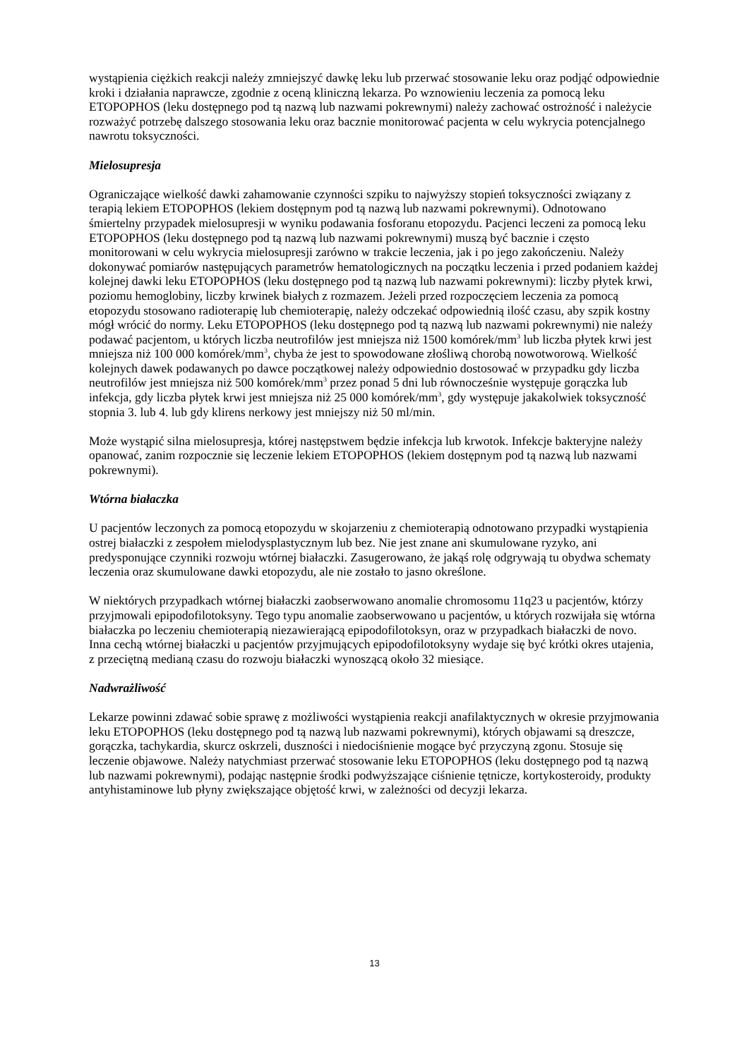wystąpienia ciężkich reakcji należy zmniejszyć dawkę leku lub przerwać stosowanie leku oraz podjąć odpowiednie kroki i działania naprawcze, zgodnie z oceną kliniczną lekarza. Po wznowieniu leczenia za pomocą leku ETOPOPHOS (leku dostępnego pod tą nazwą lub nazwami pokrewnymi) należy zachować ostrożność i należycie rozważyć potrzebę dalszego stosowania leku oraz bacznie monitorować pacjenta w celu wykrycia potencjalnego nawrotu toksyczności.
Mielosupresja
Ograniczające wielkość dawki zahamowanie czynności szpiku to najwyższy stopień toksyczności związany z terapią lekiem ETOPOPHOS (lekiem dostępnym pod tą nazwą lub nazwami pokrewnymi). Odnotowano śmiertelny przypadek mielosupresji w wyniku podawania fosforanu etopozydu. Pacjenci leczeni za pomocą leku ETOPOPHOS (leku dostępnego pod tą nazwą lub nazwami pokrewnymi) muszą być bacznie i często monitorowani w celu wykrycia mielosupresji zarówno w trakcie leczenia, jak i po jego zakończeniu. Należy dokonywać pomiarów następujących parametrów hematologicznych na początku leczenia i przed podaniem każdej kolejnej dawki leku ETOPOPHOS (leku dostępnego pod tą nazwą lub nazwami pokrewnymi): liczby płytek krwi, poziomu hemoglobiny, liczby krwinek białych z rozmazem. Jeżeli przed rozpoczęciem leczenia za pomocą etopozydu stosowano radioterapię lub chemioterapię, należy odczekać odpowiednią ilość czasu, aby szpik kostny mógł wrócić do normy. Leku ETOPOPHOS (leku dostępnego pod tą nazwą lub nazwami pokrewnymi) nie należy podawać pacjentom, u których liczba neutrofilów jest mniejsza niż 1500 komórek/mm<sup>3</sup> lub liczba płytek krwi jest mniejsza niż 100 000 komórek/mm<sup>3</sup>, chyba że jest to spowodowane złośliwą chorobą nowotworową. Wielkość kolejnych dawek podawanych po dawce początkowej należy odpowiednio dostosować w przypadku gdy liczba neutrofilów jest mniejsza niż 500 komórek/mm<sup>3</sup> przez ponad 5 dni lub równocześnie występuje gorączka lub infekcja, gdy liczba płytek krwi jest mniejsza niż 25 000 komórek/mm<sup>3</sup>, gdy występuje jakakolwiek toksyczność stopnia 3. lub 4. lub gdy klirens nerkowy jest mniejszy niż 50 ml/min.
Może wystąpić silna mielosupresja, której następstwem będzie infekcja lub krwotok. Infekcje bakteryjne należy opanować, zanim rozpocznie się leczenie lekiem ETOPOPHOS (lekiem dostępnym pod tą nazwą lub nazwami pokrewnymi).
Wtórna białaczka
U pacjentów leczonych za pomocą etopozydu w skojarzeniu z chemioterapią odnotowano przypadki wystąpienia ostrej białaczki z zespołem mielodysplastycznym lub bez. Nie jest znane ani skumulowane ryzyko, ani predysponujące czynniki rozwoju wtórnej białaczki. Zasugerowano, że jakąś rolę odgrywają tu obydwa schematy leczenia oraz skumulowane dawki etopozydu, ale nie zostało to jasno określone.
W niektórych przypadkach wtórnej białaczki zaobserwowano anomalie chromosomu 11q23 u pacjentów, którzy przyjmowali epipodofilotoksyny. Tego typu anomalie zaobserwowano u pacjentów, u których rozwijała się wtórna białaczka po leczeniu chemioterapią niezawierającą epipodofilotoksyn, oraz w przypadkach białaczki de novo. Inna cechą wtórnej białaczki u pacjentów przyjmujących epipodofilotoksyny wydaje się być krótki okres utajenia, z przeciętną medianą czasu do rozwoju białaczki wynoszącą około 32 miesiące.
Nadwrażliwość
Lekarze powinni zdawać sobie sprawę z możliwości wystąpienia reakcji anafilaktycznych w okresie przyjmowania leku ETOPOPHOS (leku dostępnego pod tą nazwą lub nazwami pokrewnymi), których objawami są dreszcze, gorączka, tachykardia, skurcz oskrzeli, duszności i niedociśnienie mogące być przyczyną zgonu. Stosuje się leczenie objawowe. Należy natychmiast przerwać stosowanie leku ETOPOPHOS (leku dostępnego pod tą nazwą lub nazwami pokrewnymi), podając następnie środki podwyższające ciśnienie tętnicze, kortykosteroidy, produkty antyhistaminowe lub płyny zwiększające objętość krwi, w zależności od decyzji lekarza.
13